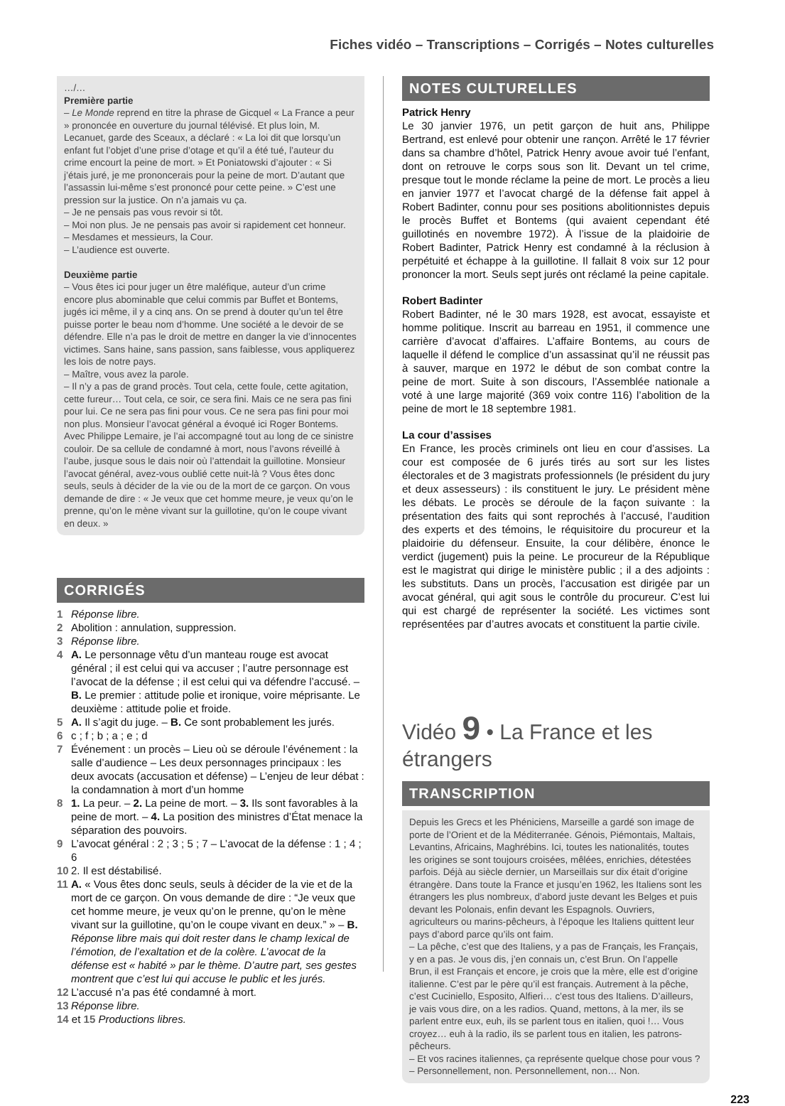Fiches vidéo – Transcriptions – Corrigés – Notes culturelles
…/…
Première partie
– Le Monde reprend en titre la phrase de Gicquel « La France a peur » prononcée en ouverture du journal télévisé. Et plus loin, M. Lecanuet, garde des Sceaux, a déclaré : « La loi dit que lorsqu’un enfant fut l’objet d’une prise d’otage et qu’il a été tué, l’auteur du crime encourt la peine de mort. » Et Poniatowski d’ajouter : « Si j’étais juré, je me prononcerais pour la peine de mort. D’autant que l’assassin lui-même s’est prononcé pour cette peine. » C’est une pression sur la justice. On n’a jamais vu ça.
– Je ne pensais pas vous revoir si tôt.
– Moi non plus. Je ne pensais pas avoir si rapidement cet honneur.
– Mesdames et messieurs, la Cour.
– L’audience est ouverte.
Deuxième partie
– Vous êtes ici pour juger un être maléfique, auteur d’un crime encore plus abominable que celui commis par Buffet et Bontems, jugés ici même, il y a cinq ans. On se prend à douter qu’un tel être puisse porter le beau nom d’homme. Une société a le devoir de se défendre. Elle n’a pas le droit de mettre en danger la vie d’innocentes victimes. Sans haine, sans passion, sans faiblesse, vous appliquerez les lois de notre pays.
– Maître, vous avez la parole.
– Il n’y a pas de grand procès. Tout cela, cette foule, cette agitation, cette fureur… Tout cela, ce soir, ce sera fini. Mais ce ne sera pas fini pour lui. Ce ne sera pas fini pour vous. Ce ne sera pas fini pour moi non plus. Monsieur l’avocat général a évoqué ici Roger Bontems. Avec Philippe Lemaire, je l’ai accompagné tout au long de ce sinistre couloir. De sa cellule de condamné à mort, nous l’avons réveillé à l’aube, jusque sous le dais noir où l’attendait la guillotine. Monsieur l’avocat général, avez-vous oublié cette nuit-là ? Vous êtes donc seuls, seuls à décider de la vie ou de la mort de ce garçon. On vous demande de dire : « Je veux que cet homme meure, je veux qu’on le prenne, qu’on le mène vivant sur la guillotine, qu’on le coupe vivant en deux. »
CORRIGÉS
1 Réponse libre.
2 Abolition : annulation, suppression.
3 Réponse libre.
4 A. Le personnage vêtu d’un manteau rouge est avocat général ; il est celui qui va accuser ; l’autre personnage est l’avocat de la défense ; il est celui qui va défendre l’accusé. – B. Le premier : attitude polie et ironique, voire méprisante. Le deuxième : attitude polie et froide.
5 A. Il s’agit du juge. – B. Ce sont probablement les jurés.
6 c ; f ; b ; a ; e ; d
7 Événement : un procès – Lieu où se déroule l’événement : la salle d’audience – Les deux personnages principaux : les deux avocats (accusation et défense) – L’enjeu de leur débat : la condamnation à mort d’un homme
8 1. La peur. – 2. La peine de mort. – 3. Ils sont favorables à la peine de mort. – 4. La position des ministres d’État menace la séparation des pouvoirs.
9 L’avocat général : 2 ; 3 ; 5 ; 7 – L’avocat de la défense : 1 ; 4 ; 6
10 2. Il est déstabilisé.
11 A. « Vous êtes donc seuls, seuls à décider de la vie et de la mort de ce garçon. On vous demande de dire : “Je veux que cet homme meure, je veux qu’on le prenne, qu’on le mène vivant sur la guillotine, qu’on le coupe vivant en deux.” » – B. Réponse libre mais qui doit rester dans le champ lexical de l’émotion, de l’exaltation et de la colère. L’avocat de la défense est « habité » par le thème. D’autre part, ses gestes montrent que c’est lui qui accuse le public et les jurés.
12 L’accusé n’a pas été condamné à mort.
13 Réponse libre.
14 et 15 Productions libres.
NOTES CULTURELLES
Patrick Henry
Le 30 janvier 1976, un petit garçon de huit ans, Philippe Bertrand, est enlevé pour obtenir une rançon. Arrêté le 17 février dans sa chambre d’hôtel, Patrick Henry avoue avoir tué l’enfant, dont on retrouve le corps sous son lit. Devant un tel crime, presque tout le monde réclame la peine de mort. Le procès a lieu en janvier 1977 et l’avocat chargé de la défense fait appel à Robert Badinter, connu pour ses positions abolitionnistes depuis le procès Buffet et Bontems (qui avaient cependant été guillotinés en novembre 1972). À l’issue de la plaidoirie de Robert Badinter, Patrick Henry est condamné à la réclusion à perpétuité et échappe à la guillotine. Il fallait 8 voix sur 12 pour prononcer la mort. Seuls sept jurés ont réclamé la peine capitale.
Robert Badinter
Robert Badinter, né le 30 mars 1928, est avocat, essayiste et homme politique. Inscrit au barreau en 1951, il commence une carrière d’avocat d’affaires. L’affaire Bontems, au cours de laquelle il défend le complice d’un assassinat qu’il ne réussit pas à sauver, marque en 1972 le début de son combat contre la peine de mort. Suite à son discours, l’Assemblée nationale a voté à une large majorité (369 voix contre 116) l’abolition de la peine de mort le 18 septembre 1981.
La cour d’assises
En France, les procès criminels ont lieu en cour d’assises. La cour est composée de 6 jurés tirés au sort sur les listes électorales et de 3 magistrats professionnels (le président du jury et deux assesseurs) : ils constituent le jury. Le président mène les débats. Le procès se déroule de la façon suivante : la présentation des faits qui sont reprochés à l’accusé, l’audition des experts et des témoins, le réquisitoire du procureur et la plaidoirie du défenseur. Ensuite, la cour délibère, énonce le verdict (jugement) puis la peine. Le procureur de la République est le magistrat qui dirige le ministère public ; il a des adjoints : les substituts. Dans un procès, l’accusation est dirigée par un avocat général, qui agit sous le contrôle du procureur. C’est lui qui est chargé de représenter la société. Les victimes sont représentées par d’autres avocats et constituent la partie civile.
Vidéo 9 • La France et les étrangers
TRANSCRIPTION
Depuis les Grecs et les Phéniciens, Marseille a gardé son image de porte de l’Orient et de la Méditerranée. Génois, Piémontais, Maltais, Levantins, Africains, Maghrébins. Ici, toutes les nationalités, toutes les origines se sont toujours croisées, mêlées, enrichies, détestées parfois. Déjà au siècle dernier, un Marseillais sur dix était d’origine étrangère. Dans toute la France et jusqu’en 1962, les Italiens sont les étrangers les plus nombreux, d’abord juste devant les Belges et puis devant les Polonais, enfin devant les Espagnols. Ouvriers, agriculteurs ou marins-pêcheurs, à l’époque les Italiens quittent leur pays d’abord parce qu’ils ont faim.
– La pêche, c’est que des Italiens, y a pas de Français, les Français, y en a pas. Je vous dis, j’en connais un, c’est Brun. On l’appelle Brun, il est Français et encore, je crois que la mère, elle est d’origine italienne. C’est par le père qu’il est français. Autrement à la pêche, c’est Cuciniello, Esposito, Alfieri… c’est tous des Italiens. D’ailleurs, je vais vous dire, on a les radios. Quand, mettons, à la mer, ils se parlent entre eux, euh, ils se parlent tous en italien, quoi !… Vous croyez… euh à la radio, ils se parlent tous en italien, les patrons-pêcheurs.
– Et vos racines italiennes, ça représente quelque chose pour vous ?
– Personnellement, non. Personnellement, non… Non.
223